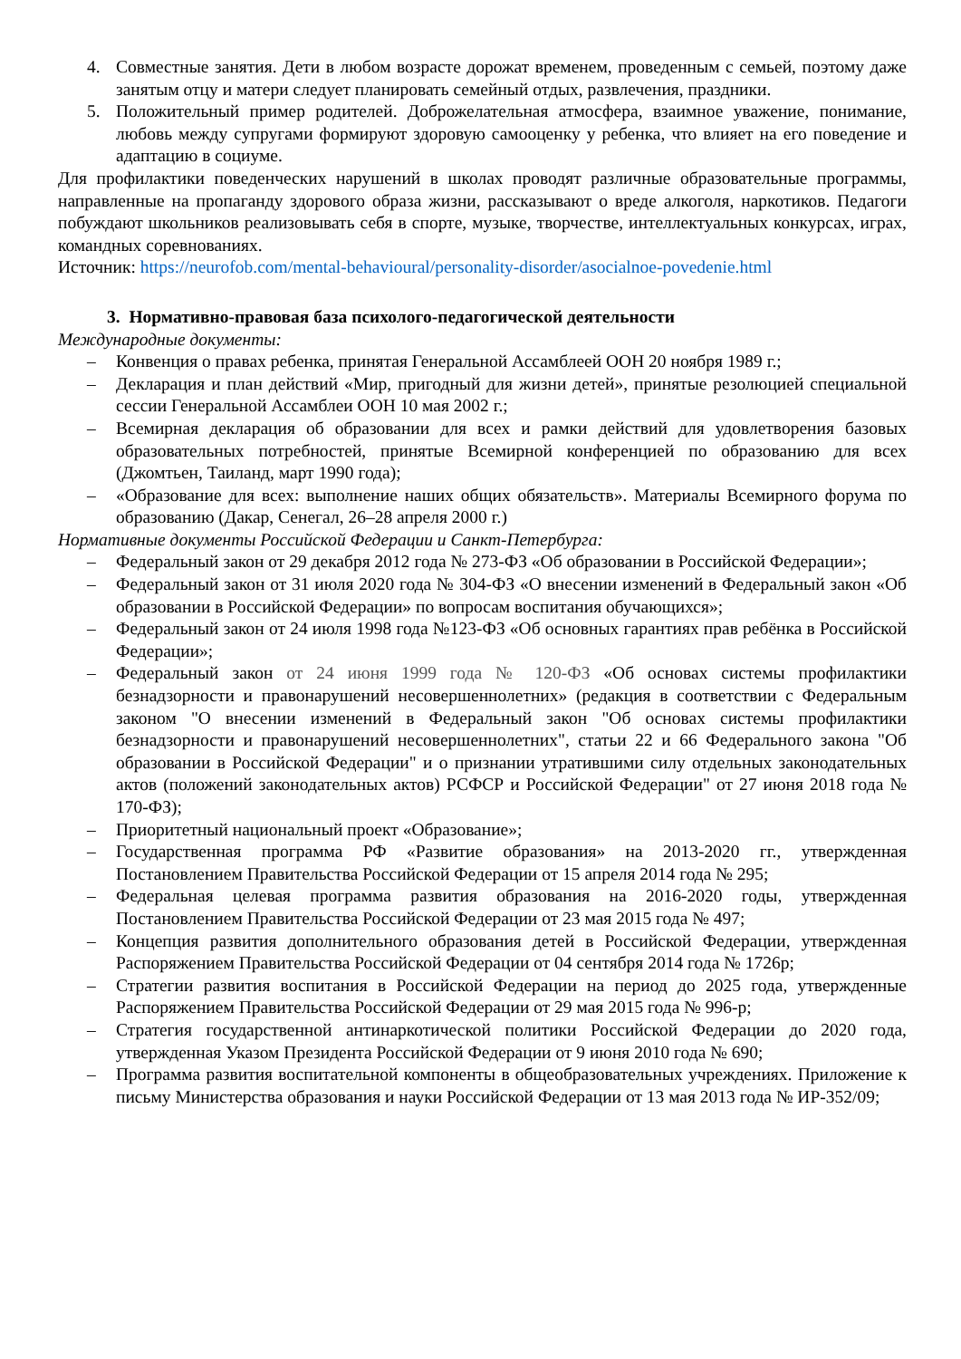4. Совместные занятия. Дети в любом возрасте дорожат временем, проведенным с семьей, поэтому даже занятым отцу и матери следует планировать семейный отдых, развлечения, праздники.
5. Положительный пример родителей. Доброжелательная атмосфера, взаимное уважение, понимание, любовь между супругами формируют здоровую самооценку у ребенка, что влияет на его поведение и адаптацию в социуме.
Для профилактики поведенческих нарушений в школах проводят различные образовательные программы, направленные на пропаганду здорового образа жизни, рассказывают о вреде алкоголя, наркотиков. Педагоги побуждают школьников реализовывать себя в спорте, музыке, творчестве, интеллектуальных конкурсах, играх, командных соревнованиях.
Источник: https://neurofob.com/mental-behavioural/personality-disorder/asocialnoe-povedenie.html
3. Нормативно-правовая база психолого-педагогической деятельности
Международные документы:
– Конвенция о правах ребенка, принятая Генеральной Ассамблеей ООН 20 ноября 1989 г.;
– Декларация и план действий «Мир, пригодный для жизни детей», принятые резолюцией специальной сессии Генеральной Ассамблеи ООН 10 мая 2002 г.;
– Всемирная декларация об образовании для всех и рамки действий для удовлетворения базовых образовательных потребностей, принятые Всемирной конференцией по образованию для всех (Джомтьен, Таиланд, март 1990 года);
– «Образование для всех: выполнение наших общих обязательств». Материалы Всемирного форума по образованию (Дакар, Сенегал, 26–28 апреля 2000 г.)
Нормативные документы Российской Федерации и Санкт-Петербурга:
– Федеральный закон от 29 декабря 2012 года № 273-ФЗ «Об образовании в Российской Федерации»;
– Федеральный закон от 31 июля 2020 года № 304-ФЗ «О внесении изменений в Федеральный закон «Об образовании в Российской Федерации» по вопросам воспитания обучающихся»;
– Федеральный закон от 24 июля 1998 года №123-ФЗ «Об основных гарантиях прав ребёнка в Российской Федерации»;
– Федеральный закон от 24 июня 1999 года № 120-ФЗ «Об основах системы профилактики безнадзорности и правонарушений несовершеннолетних» (редакция в соответствии с Федеральным законом "О внесении изменений в Федеральный закон "Об основах системы профилактики безнадзорности и правонарушений несовершеннолетних", статьи 22 и 66 Федерального закона "Об образовании в Российской Федерации" и о признании утратившими силу отдельных законодательных актов (положений законодательных актов) РСФСР и Российской Федерации" от 27 июня 2018 года № 170-ФЗ);
– Приоритетный национальный проект «Образование»;
– Государственная программа РФ «Развитие образования» на 2013-2020 гг., утвержденная Постановлением Правительства Российской Федерации от 15 апреля 2014 года № 295;
– Федеральная целевая программа развития образования на 2016-2020 годы, утвержденная Постановлением Правительства Российской Федерации от 23 мая 2015 года № 497;
– Концепция развития дополнительного образования детей в Российской Федерации, утвержденная Распоряжением Правительства Российской Федерации от 04 сентября 2014 года № 1726р;
– Стратегии развития воспитания в Российской Федерации на период до 2025 года, утвержденные Распоряжением Правительства Российской Федерации от 29 мая 2015 года № 996-р;
– Стратегия государственной антинаркотической политики Российской Федерации до 2020 года, утвержденная Указом Президента Российской Федерации от 9 июня 2010 года № 690;
– Программа развития воспитательной компоненты в общеобразовательных учреждениях. Приложение к письму Министерства образования и науки Российской Федерации от 13 мая 2013 года № ИР-352/09;